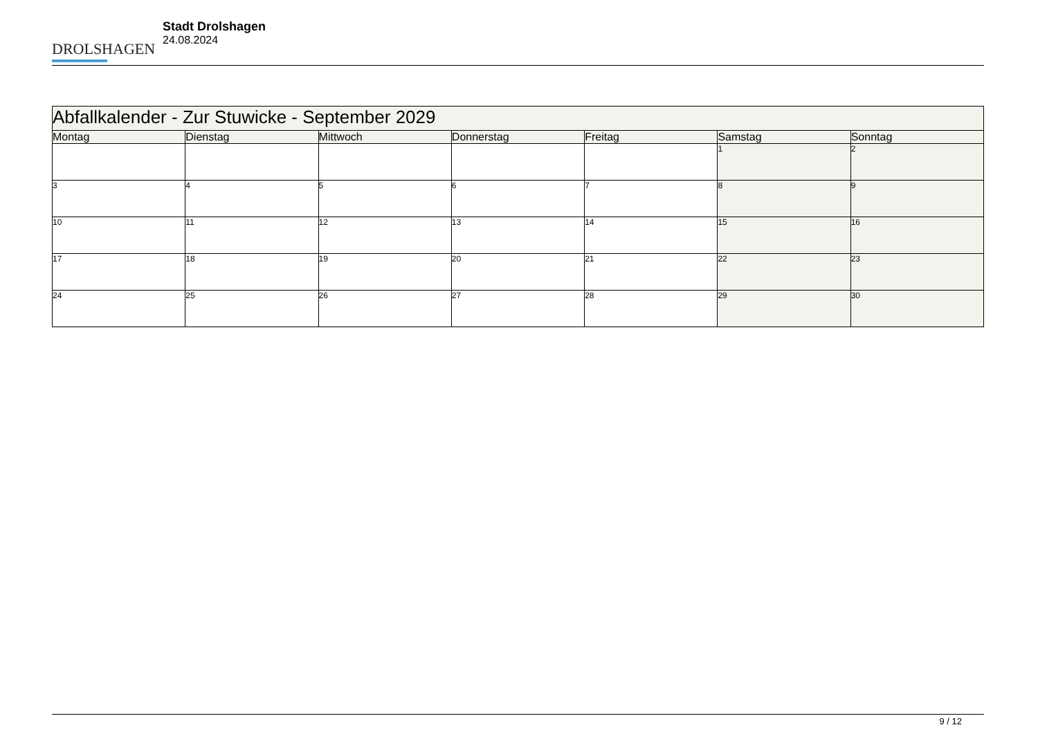DROLSHAGEN
Stadt Drolshagen
24.08.2024
| Abfallkalender - Zur Stuwicke - September 2029 | | | | | | |
| --- | --- | --- | --- | --- | --- | --- |
| Montag | Dienstag | Mittwoch | Donnerstag | Freitag | Samstag | Sonntag |
| | | | | | 1 | 2 |
| 3 | 4 | 5 | 6 | 7 | 8 | 9 |
| 10 | 11 | 12 | 13 | 14 | 15 | 16 |
| 17 | 18 | 19 | 20 | 21 | 22 | 23 |
| 24 | 25 | 26 | 27 | 28 | 29 | 30 |
9 / 12